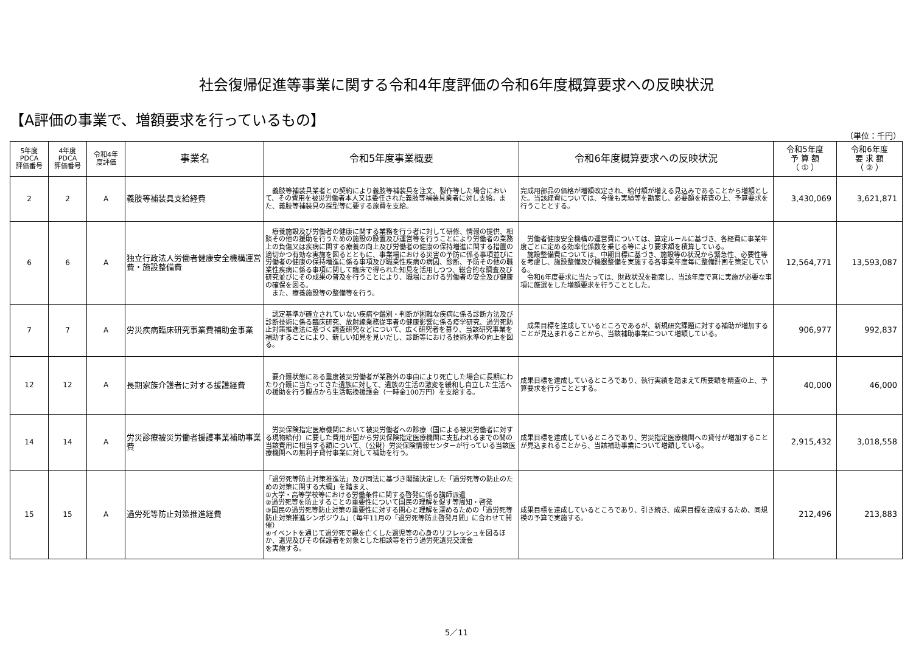社会復帰促進等事業に関する令和4年度評価の令和6年度概算要求への反映状況
【A評価の事業で、増額要求を行っているもの】
（単位：千円）
| 5年度 PDCA 評価番号 | 4年度 PDCA 評価番号 | 令和4年 度評価 | 事業名 | 令和5年度事業概要 | 令和6年度概算要求への反映状況 | 令和5年度 予 算 額 （ ① ） | 令和6年度 要 求 額 （ ② ） |
| --- | --- | --- | --- | --- | --- | --- | --- |
| 2 | 2 | A | 義肢等補装具支給経費 | 義肢等補装具業者との契約により義肢等補装具を注文、製作等した場合において、その費用を被災労働者本人又は委任された義肢等補装具業者に対し支給。また、義肢等補装具の採型等に要する旅費を支給。 | 完成用部品の価格が増額改定され、給付額が増える見込みであることから増額とした。当該経費については、今後も実績等を勘案し、必要額を精査の上、予算要求を行うこととする。 | 3,430,069 | 3,621,871 |
| 6 | 6 | A | 独立行政法人労働者健康安全機構運営費・施設整備費 | 療養施設及び労働者の健康に関する業務を行う者に対して研修、情報の提供、相談その他の援助を行うための施設の設置及び運営等を行うことにより労働者の業務上の負傷又は疾病に関する療養の向上及び労働者の健康の保持増進に関する措置の適切かつ有効な実施を図るとともに、事業場における災害の予防に係る事項並びに労働者の健康の保持増進に係る事項及び職業性疾病の病因、診断、予防その他の職業性疾病に係る事項に関して臨床で得られた知見を活用しつつ、総合的な調査及び研究並びにその成果の普及を行うことにより、職場における労働者の安全及び健康の確保を図る。 また、療養施設等の整備等を行う。 | 労働者健康安全機構の運営費については、算定ルールに基づき、各経費に事業年度ごとに定める効率化係数を乗じる等により要求額を積算している。 施設整備費については、中期目標に基づき、施設等の状況から緊急性、必要性等を考慮し、施設整備及び機器整備を実施する各事業年度毎に整備計画を策定している。 令和6年度要求に当たっては、財政状況を勘案し、当該年度で真に実施が必要な事項に厳選をした増額要求を行うこととした。 | 12,564,771 | 13,593,087 |
| 7 | 7 | A | 労災疾病臨床研究事業費補助金事業 | 認定基準が確立されていない疾病や鑑別・判断が困難な疾病に係る診断方法及び診断技術に係る臨床研究、放射線業務従事者の健康影響に係る疫学研究、過労死防止対策推進法に基づく調査研究などについて、広く研究者を募り、当該研究事業を補助することにより、新しい知見を見いだし、診断等における技術水準の向上を図る。 | 成果目標を達成しているところであるが、新規研究課題に対する補助が増加することが見込まれることから、当該補助事業について増額している。 | 906,977 | 992,837 |
| 12 | 12 | A | 長期家族介護者に対する援護経費 | 要介護状態にある重度被災労働者が業務外の事由により死亡した場合に長期にわたり介護に当たってきた遺族に対して、遺族の生活の激変を緩和し自立した生活への援助を行う観点から生活転換援護金（一時金100万円）を支給する。 | 成果目標を達成しているところであり、執行実績を踏まえて所要額を精査の上、予算要求を行うこととする。 | 40,000 | 46,000 |
| 14 | 14 | A | 労災診療被災労働者援護事業補助事業費 | 労災保険指定医療機関において被災労働者への診療（国による被災労働者に対する現物給付）に要した費用が国から労災保険指定医療機関に支払われるまでの間の当該費用に相当する額について、（公財）労災保険情報センターが行っている当該医療機関への無利子貸付事業に対して補助を行う。 | 成果目標を達成しているところであり、労災指定医療機関への貸付が増加することが見込まれることから、当該補助事業について増額している。 | 2,915,432 | 3,018,558 |
| 15 | 15 | A | 過労死等防止対策推進経費 | 「過労死等防止対策推進法」及び同法に基づき閣議決定した「過労死等の防止のための対策に関する大綱」を踏まえ、 ①大学・高等学校等における労働条件に関する啓発に係る講師派遣 ②過労死等を防止することの重要性について国民の理解を促す等周知・啓発 ③国民の過労死等防止対策の重要性に対する関心と理解を深めるための「過労死等防止対策推進シンポジウム」（毎年11月の「過労死等防止啓発月間」に合わせて開催） ④イベントを通じて過労死で親を亡くした遺児等の心身のリフレッシュを図るほか、遺児及びその保護者を対象とした相談等を行う過労死遺児交流会 を実施する。 | 成果目標を達成しているところであり、引き続き、成果目標を達成するため、同規模の予算で実施する。 | 212,496 | 213,883 |
5／11